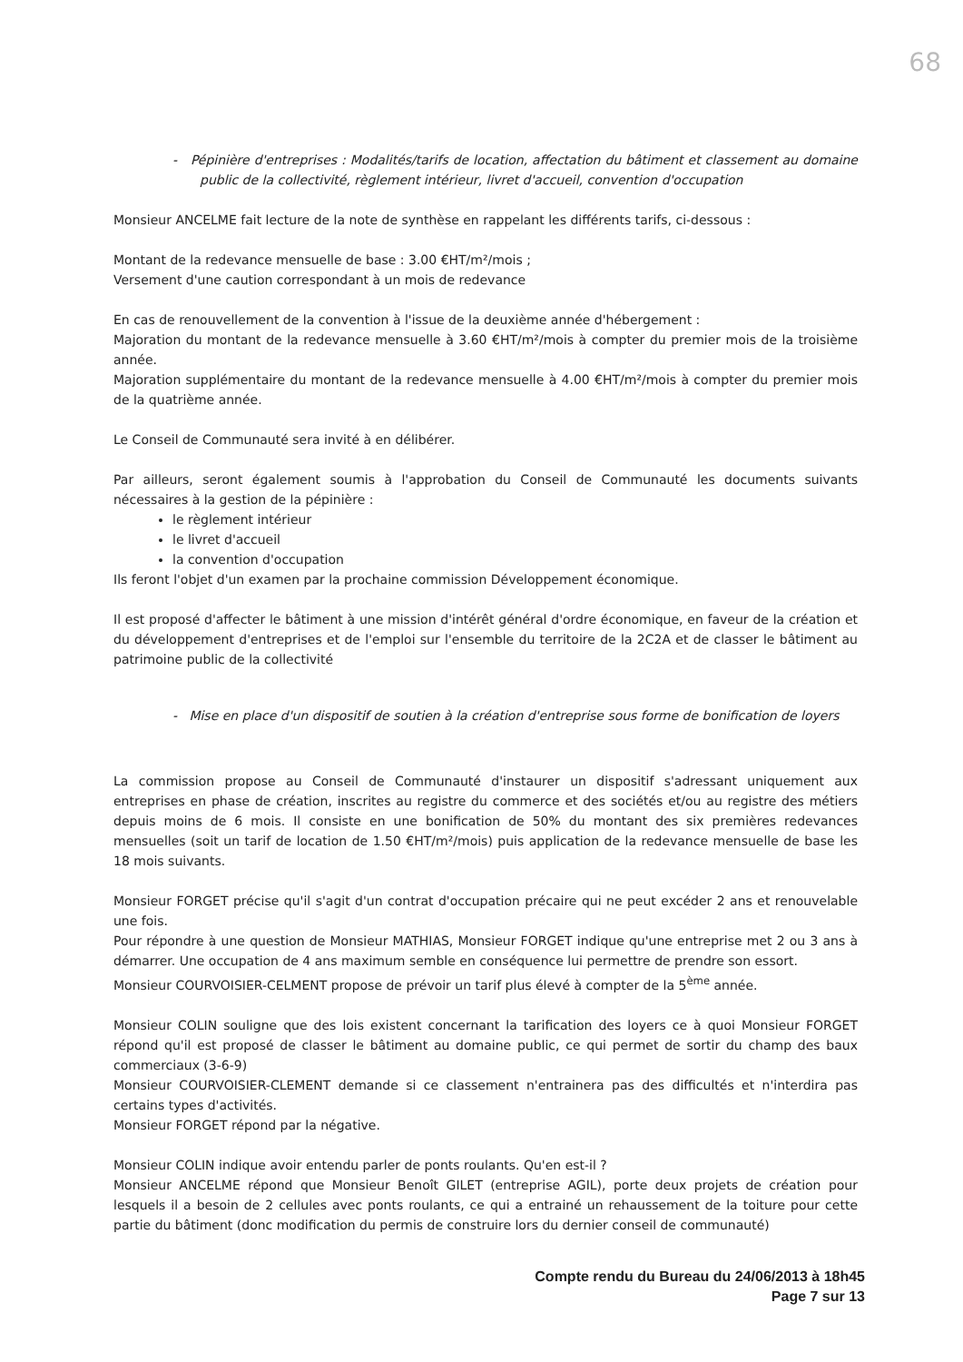68
- Pépinière d'entreprises : Modalités/tarifs de location, affectation du bâtiment et classement au domaine public de la collectivité, règlement intérieur, livret d'accueil, convention d'occupation
Monsieur ANCELME fait lecture de la note de synthèse en rappelant les différents tarifs, ci-dessous :
Montant de la redevance mensuelle de base : 3.00 €HT/m²/mois ;
Versement d'une caution correspondant à un mois de redevance
En cas de renouvellement de la convention à l'issue de la deuxième année d'hébergement :
Majoration du montant de la redevance mensuelle à 3.60 €HT/m²/mois à compter du premier mois de la troisième année.
Majoration supplémentaire du montant de la redevance mensuelle à 4.00 €HT/m²/mois à compter du premier mois de la quatrième année.
Le Conseil de Communauté sera invité à en délibérer.
Par ailleurs, seront également soumis à l'approbation du Conseil de Communauté les documents suivants nécessaires à la gestion de la pépinière :
le règlement intérieur
le livret d'accueil
la convention d'occupation
Ils feront l'objet d'un examen par la prochaine commission Développement économique.
Il est proposé d'affecter le bâtiment à une mission d'intérêt général d'ordre économique, en faveur de la création et du développement d'entreprises et de l'emploi sur l'ensemble du territoire de la 2C2A et de classer le bâtiment au patrimoine public de la collectivité
- Mise en place d'un dispositif de soutien à la création d'entreprise sous forme de bonification de loyers
La commission propose au Conseil de Communauté d'instaurer un dispositif s'adressant uniquement aux entreprises en phase de création, inscrites au registre du commerce et des sociétés et/ou au registre des métiers depuis moins de 6 mois. Il consiste en une bonification de 50% du montant des six premières redevances mensuelles (soit un tarif de location de 1.50 €HT/m²/mois) puis application de la redevance mensuelle de base les 18 mois suivants.
Monsieur FORGET précise qu'il s'agit d'un contrat d'occupation précaire qui ne peut excéder 2 ans et renouvelable une fois.
Pour répondre à une question de Monsieur MATHIAS, Monsieur FORGET indique qu'une entreprise met 2 ou 3 ans à démarrer. Une occupation de 4 ans maximum semble en conséquence lui permettre de prendre son essort.
Monsieur COURVOISIER-CELMENT propose de prévoir un tarif plus élevé à compter de la 5<sup>ème</sup> année.
Monsieur COLIN souligne que des lois existent concernant la tarification des loyers ce à quoi Monsieur FORGET répond qu'il est proposé de classer le bâtiment au domaine public, ce qui permet de sortir du champ des baux commerciaux (3-6-9)
Monsieur COURVOISIER-CLEMENT demande si ce classement n'entrainera pas des difficultés et n'interdira pas certains types d'activités.
Monsieur FORGET répond par la négative.
Monsieur COLIN indique avoir entendu parler de ponts roulants. Qu'en est-il ?
Monsieur ANCELME répond que Monsieur Benoît GILET (entreprise AGIL), porte deux projets de création pour lesquels il a besoin de 2 cellules avec ponts roulants, ce qui a entrainé un rehaussement de la toiture pour cette partie du bâtiment (donc modification du permis de construire lors du dernier conseil de communauté)
Compte rendu du Bureau du 24/06/2013 à 18h45
Page 7 sur 13